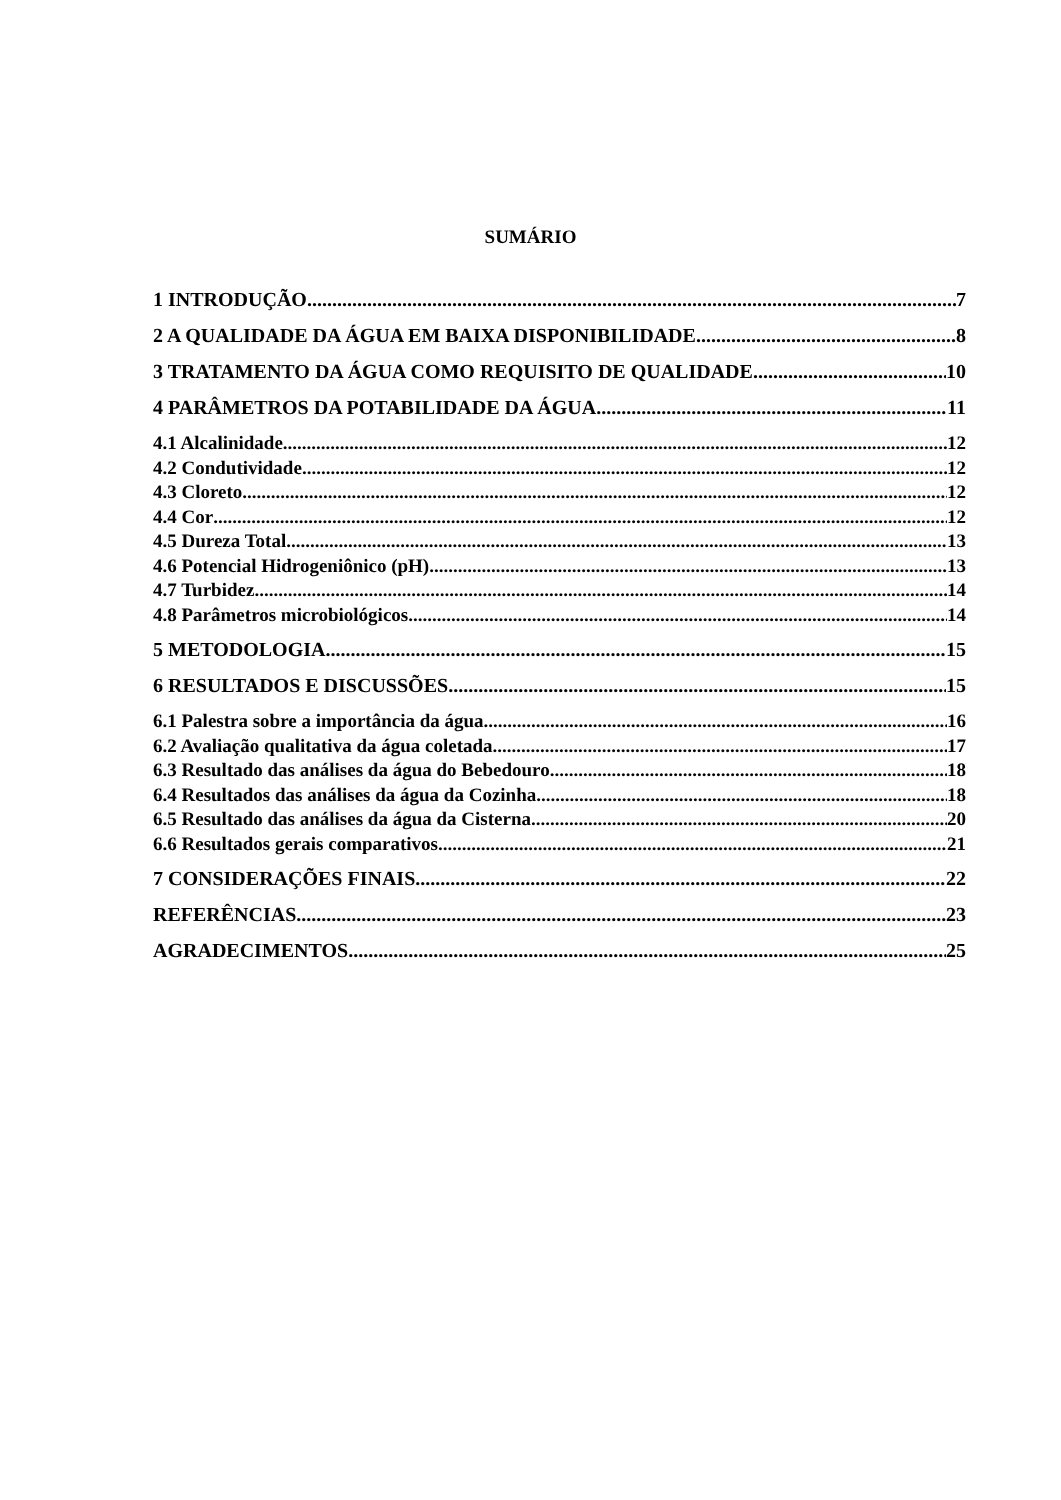SUMÁRIO
1 INTRODUÇÃO 7
2 A QUALIDADE DA ÁGUA EM BAIXA DISPONIBILIDADE 8
3 TRATAMENTO DA ÁGUA COMO REQUISITO DE QUALIDADE 10
4 PARÂMETROS DA POTABILIDADE DA ÁGUA 11
4.1 Alcalinidade 12
4.2 Condutividade 12
4.3 Cloreto 12
4.4 Cor 12
4.5 Dureza Total 13
4.6 Potencial Hidrogeniônico (pH) 13
4.7 Turbidez 14
4.8 Parâmetros microbiológicos 14
5 METODOLOGIA 15
6 RESULTADOS E DISCUSSÕES 15
6.1 Palestra sobre a importância da água 16
6.2 Avaliação qualitativa da água coletada 17
6.3 Resultado das análises da água do Bebedouro 18
6.4 Resultados das análises da água da Cozinha 18
6.5 Resultado das análises da água da Cisterna 20
6.6 Resultados gerais comparativos 21
7 CONSIDERAÇÕES FINAIS 22
REFERÊNCIAS 23
AGRADECIMENTOS 25